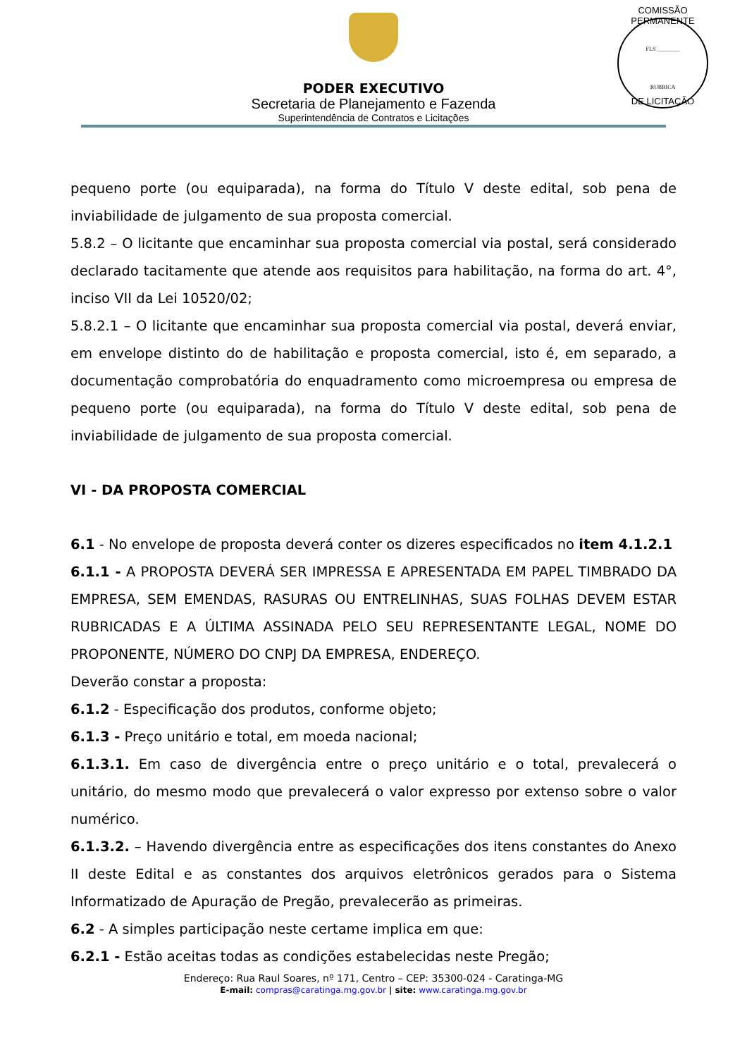PODER EXECUTIVO
Secretaria de Planejamento e Fazenda
Superintendência de Contratos e Licitações
COMISSÃO PERMANENTE
FLS ________
RUBRICA
DE LICITAÇÃO
pequeno porte (ou equiparada), na forma do Título V deste edital, sob pena de inviabilidade de julgamento de sua proposta comercial.
5.8.2 – O licitante que encaminhar sua proposta comercial via postal, será considerado declarado tacitamente que atende aos requisitos para habilitação, na forma do art. 4°, inciso VII da Lei 10520/02;
5.8.2.1 – O licitante que encaminhar sua proposta comercial via postal, deverá enviar, em envelope distinto do de habilitação e proposta comercial, isto é, em separado, a documentação comprobatória do enquadramento como microempresa ou empresa de pequeno porte (ou equiparada), na forma do Título V deste edital, sob pena de inviabilidade de julgamento de sua proposta comercial.
VI - DA PROPOSTA COMERCIAL
6.1 - No envelope de proposta deverá conter os dizeres especificados no item 4.1.2.1
6.1.1 - A PROPOSTA DEVERÁ SER IMPRESSA E APRESENTADA EM PAPEL TIMBRADO DA EMPRESA, SEM EMENDAS, RASURAS OU ENTRELINHAS, SUAS FOLHAS DEVEM ESTAR RUBRICADAS E A ÚLTIMA ASSINADA PELO SEU REPRESENTANTE LEGAL, NOME DO PROPONENTE, NÚMERO DO CNPJ DA EMPRESA, ENDEREÇO.
Deverão constar a proposta:
6.1.2 - Especificação dos produtos, conforme objeto;
6.1.3 - Preço unitário e total, em moeda nacional;
6.1.3.1. Em caso de divergência entre o preço unitário e o total, prevalecerá o unitário, do mesmo modo que prevalecerá o valor expresso por extenso sobre o valor numérico.
6.1.3.2. – Havendo divergência entre as especificações dos itens constantes do Anexo II deste Edital e as constantes dos arquivos eletrônicos gerados para o Sistema Informatizado de Apuração de Pregão, prevalecerão as primeiras.
6.2 - A simples participação neste certame implica em que:
6.2.1 - Estão aceitas todas as condições estabelecidas neste Pregão;
Endereço: Rua Raul Soares, nº 171, Centro – CEP: 35300-024 - Caratinga-MG
E-mail: compras@caratinga.mg.gov.br | site: www.caratinga.mg.gov.br